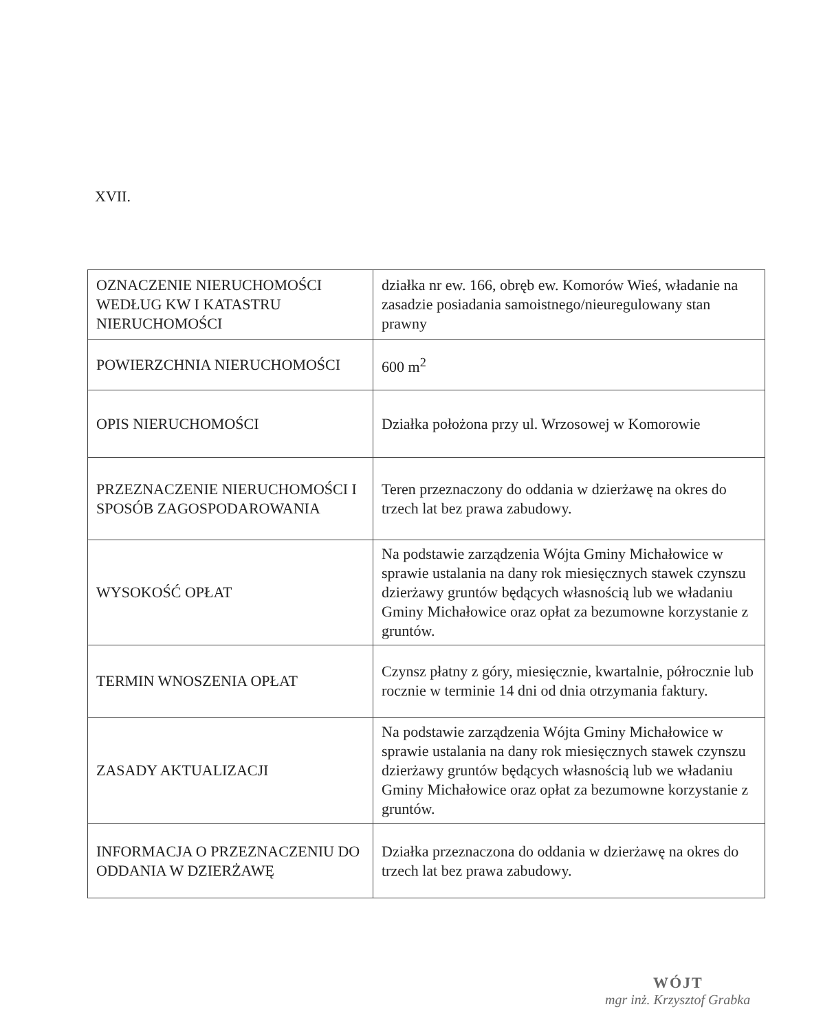XVII.
| OZNACZENIE NIERUCHOMOŚCI WEDŁUG KW I KATASTRU NIERUCHOMOŚCI | działka nr ew. 166, obręb ew. Komorów Wieś, władanie na zasadzie posiadania samoistnego/nieuregulowany stan prawny |
| POWIERZCHNIA NIERUCHOMOŚCI | 600 m<sup>2</sup> |
| OPIS NIERUCHOMOŚCI | Działka położona przy ul. Wrzosowej w Komorowie |
| PRZEZNACZENIE NIERUCHOMOŚCI I SPOSÓB ZAGOSPODAROWANIA | Teren przeznaczony do oddania w dzierżawę na okres do trzech lat bez prawa zabudowy. |
| WYSOKOŚĆ OPŁAT | Na podstawie zarządzenia Wójta Gminy Michałowice w sprawie ustalania na dany rok miesięcznych stawek czynszu dzierżawy gruntów będących własnością lub we władaniu Gminy Michałowice oraz opłat za bezumowne korzystanie z gruntów. |
| TERMIN WNOSZENIA OPŁAT | Czynsz płatny z góry, miesięcznie, kwartalnie, półrocznie lub rocznie w terminie 14 dni od dnia otrzymania faktury. |
| ZASADY AKTUALIZACJI | Na podstawie zarządzenia Wójta Gminy Michałowice w sprawie ustalania na dany rok miesięcznych stawek czynszu dzierżawy gruntów będących własnością lub we władaniu Gminy Michałowice oraz opłat za bezumowne korzystanie z gruntów. |
| INFORMACJA O PRZEZNACZENIU DO ODDANIA W DZIERŻAWĘ | Działka przeznaczona do oddania w dzierżawę na okres do trzech lat bez prawa zabudowy. |
WÓJT
mgr inż. Krzysztof Grabka